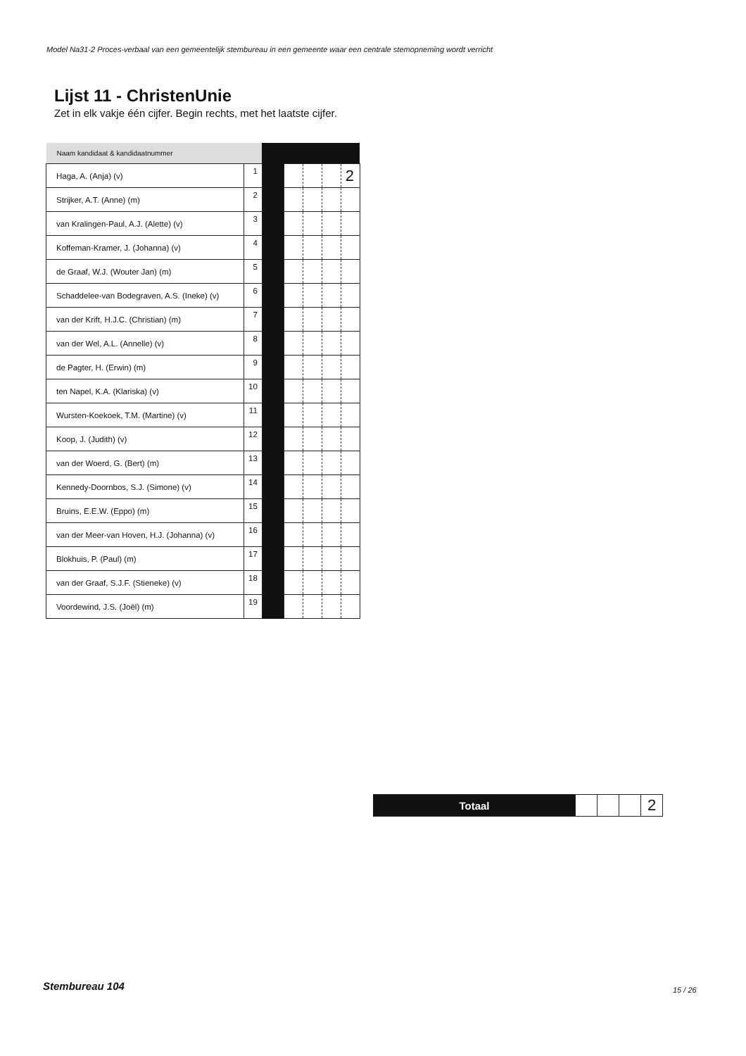Model Na31-2 Proces-verbaal van een gemeentelijk stembureau in een gemeente waar een centrale stemopneming wordt verricht
Lijst 11 - ChristenUnie
Zet in elk vakje één cijfer. Begin rechts, met het laatste cijfer.
| Naam kandidaat & kandidaatnummer | | | | | | |
| Haga, A. (Anja) (v) | 1 | | | | | 2 |
| Strijker, A.T. (Anne) (m) | 2 | | | | | |
| van Kralingen-Paul, A.J. (Alette) (v) | 3 | | | | | |
| Koffeman-Kramer, J. (Johanna) (v) | 4 | | | | | |
| de Graaf, W.J. (Wouter Jan) (m) | 5 | | | | | |
| Schaddelee-van Bodegraven, A.S. (Ineke) (v) | 6 | | | | | |
| van der Krift, H.J.C. (Christian) (m) | 7 | | | | | |
| van der Wel, A.L. (Annelle) (v) | 8 | | | | | |
| de Pagter, H. (Erwin) (m) | 9 | | | | | |
| ten Napel, K.A. (Klariska) (v) | 10 | | | | | |
| Wursten-Koekoek, T.M. (Martine) (v) | 11 | | | | | |
| Koop, J. (Judith) (v) | 12 | | | | | |
| van der Woerd, G. (Bert) (m) | 13 | | | | | |
| Kennedy-Doornbos, S.J. (Simone) (v) | 14 | | | | | |
| Bruins, E.E.W. (Eppo) (m) | 15 | | | | | |
| van der Meer-van Hoven, H.J. (Johanna) (v) | 16 | | | | | |
| Blokhuis, P. (Paul) (m) | 17 | | | | | |
| van der Graaf, S.J.F. (Stieneke) (v) | 18 | | | | | |
| Voordewind, J.S. (Joël) (m) | 19 | | | | | |
| Totaal | | | | 2 |
Stembureau 104 15 / 26